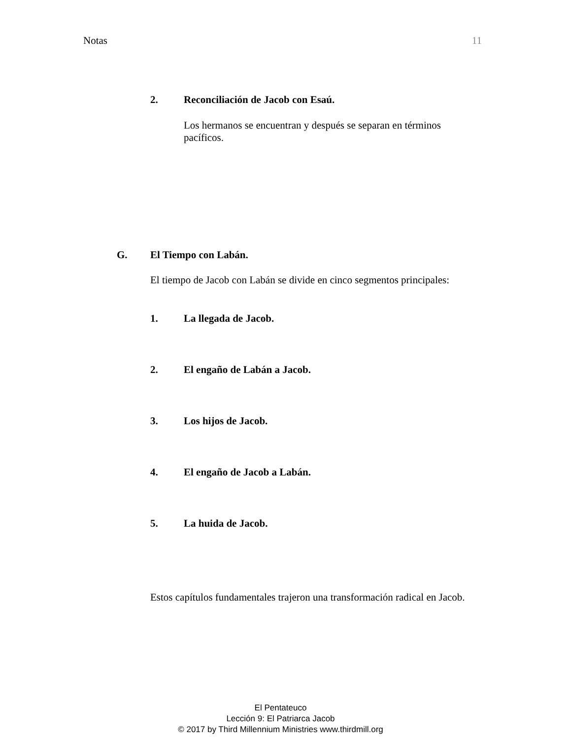Notas 11
2. Reconciliación de Jacob con Esaú.
Los hermanos se encuentran y después se separan en términos pacíficos.
G. El Tiempo con Labán.
El tiempo de Jacob con Labán se divide en cinco segmentos principales:
1. La llegada de Jacob.
2. El engaño de Labán a Jacob.
3. Los hijos de Jacob.
4. El engaño de Jacob a Labán.
5. La huida de Jacob.
Estos capítulos fundamentales trajeron una transformación radical en Jacob.
El Pentateuco
Lección 9: El Patriarca Jacob
© 2017 by Third Millennium Ministries www.thirdmill.org